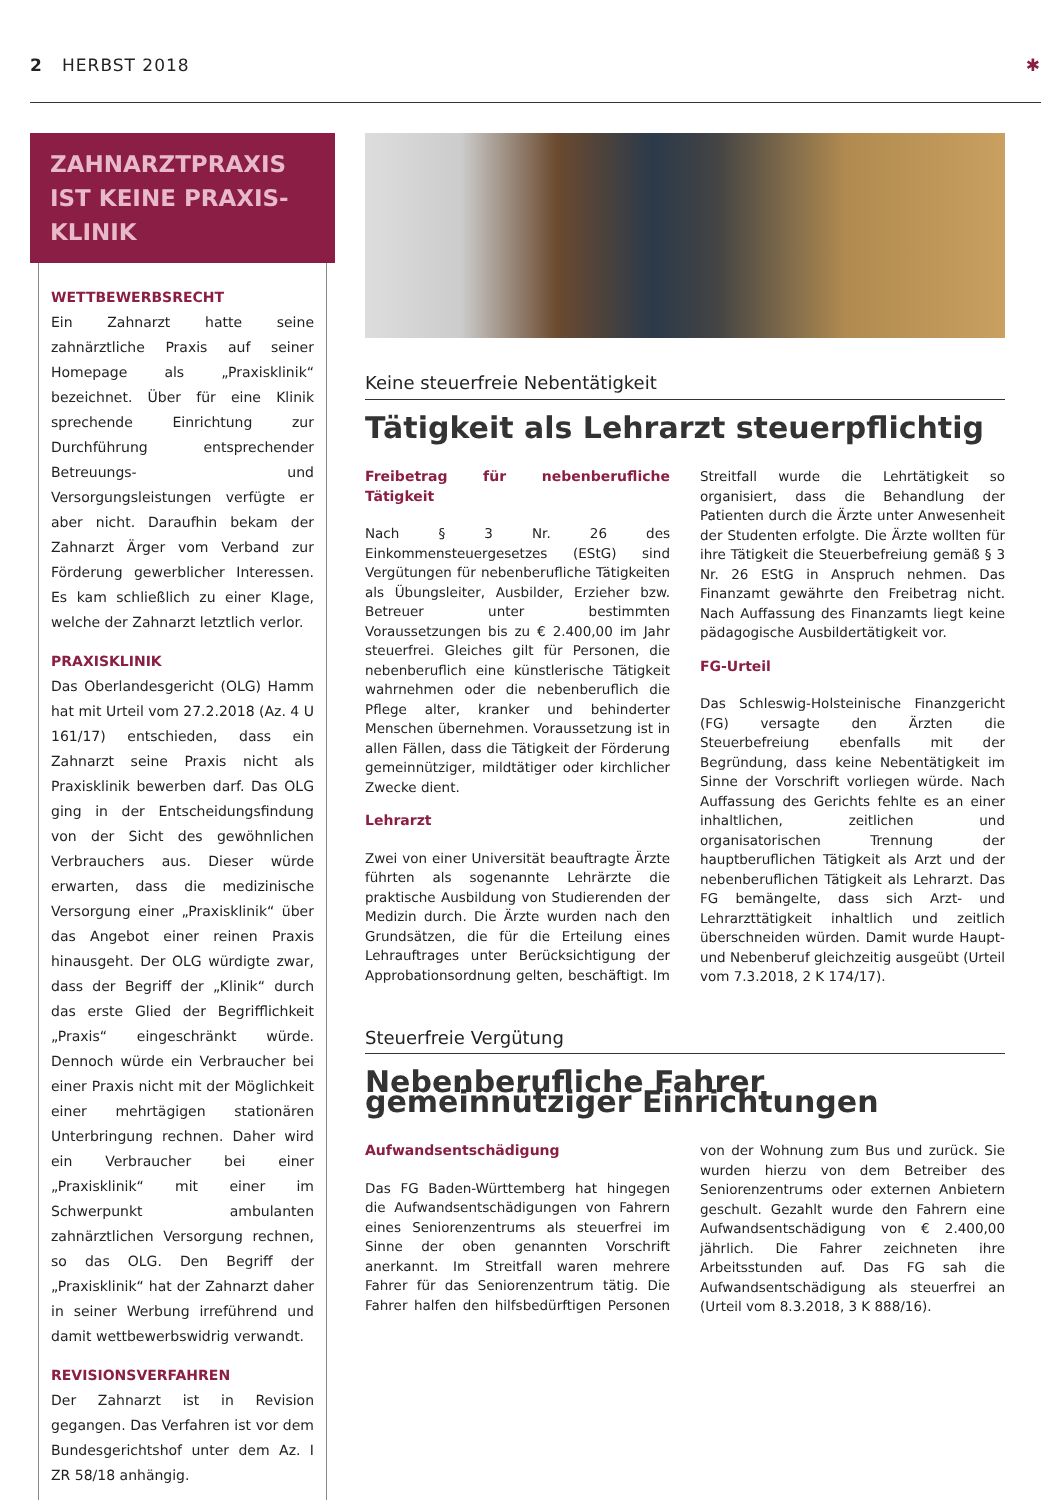2 HERBST 2018 ✱
ZAHNARZTPRAXIS IST KEINE PRAXIS-KLINIK
WETTBEWERBSRECHT
Ein Zahnarzt hatte seine zahnärztliche Praxis auf seiner Homepage als „Praxisklinik“ bezeichnet. Über für eine Klinik sprechende Einrichtung zur Durchführung entsprechender Betreuungs- und Versorgungsleistungen verfügte er aber nicht. Daraufhin bekam der Zahnarzt Ärger vom Verband zur Förderung gewerblicher Interessen. Es kam schließlich zu einer Klage, welche der Zahnarzt letztlich verlor.
PRAXISKLINIK
Das Oberlandesgericht (OLG) Hamm hat mit Urteil vom 27.2.2018 (Az. 4 U 161/17) entschieden, dass ein Zahnarzt seine Praxis nicht als Praxisklinik bewerben darf. Das OLG ging in der Entscheidungsfindung von der Sicht des gewöhnlichen Verbrauchers aus. Dieser würde erwarten, dass die medizinische Versorgung einer „Praxisklinik“ über das Angebot einer reinen Praxis hinausgeht. Der OLG würdigte zwar, dass der Begriff der „Klinik“ durch das erste Glied der Begrifflichkeit „Praxis“ eingeschränkt würde. Dennoch würde ein Verbraucher bei einer Praxis nicht mit der Möglichkeit einer mehrtägigen stationären Unterbringung rechnen. Daher wird ein Verbraucher bei einer „Praxisklinik“ mit einer im Schwerpunkt ambulanten zahnärztlichen Versorgung rechnen, so das OLG. Den Begriff der „Praxisklinik“ hat der Zahnarzt daher in seiner Werbung irreführend und damit wettbewerbswidrig verwandt.
REVISIONSVERFAHREN
Der Zahnarzt ist in Revision gegangen. Das Verfahren ist vor dem Bundesgerichtshof unter dem Az. I ZR 58/18 anhängig.
Keine steuerfreie Nebentätigkeit
Tätigkeit als Lehrarzt steuerpflichtig
Freibetrag für nebenberufliche Tätigkeit
Nach § 3 Nr. 26 des Einkommensteuergesetzes (EStG) sind Vergütungen für nebenberufliche Tätigkeiten als Übungsleiter, Ausbilder, Erzieher bzw. Betreuer unter bestimmten Voraussetzungen bis zu € 2.400,00 im Jahr steuerfrei. Gleiches gilt für Personen, die nebenberuflich eine künstlerische Tätigkeit wahrnehmen oder die nebenberuflich die Pflege alter, kranker und behinderter Menschen übernehmen. Voraussetzung ist in allen Fällen, dass die Tätigkeit der Förderung gemeinnütziger, mildtätiger oder kirchlicher Zwecke dient.
Lehrarzt
Zwei von einer Universität beauftragte Ärzte führten als sogenannte Lehrärzte die praktische Ausbildung von Studierenden der Medizin durch. Die Ärzte wurden nach den Grundsätzen, die für die Erteilung eines Lehrauftrages unter Berücksichtigung der Approbationsordnung gelten, beschäftigt. Im Streitfall wurde die Lehrtätigkeit so organisiert, dass die Behandlung der Patienten durch die Ärzte unter Anwesenheit der Studenten erfolgte. Die Ärzte wollten für ihre Tätigkeit die Steuerbefreiung gemäß § 3 Nr. 26 EStG in Anspruch nehmen. Das Finanzamt gewährte den Freibetrag nicht. Nach Auffassung des Finanzamts liegt keine pädagogische Ausbildertätigkeit vor.
FG-Urteil
Das Schleswig-Holsteinische Finanzgericht (FG) versagte den Ärzten die Steuerbefreiung ebenfalls mit der Begründung, dass keine Nebentätigkeit im Sinne der Vorschrift vorliegen würde. Nach Auffassung des Gerichts fehlte es an einer inhaltlichen, zeitlichen und organisatorischen Trennung der hauptberuflichen Tätigkeit als Arzt und der nebenberuflichen Tätigkeit als Lehrarzt. Das FG bemängelte, dass sich Arzt- und Lehrarzttätigkeit inhaltlich und zeitlich überschneiden würden. Damit wurde Haupt- und Nebenberuf gleichzeitig ausgeübt (Urteil vom 7.3.2018, 2 K 174/17).
Steuerfreie Vergütung
Nebenberufliche Fahrer gemeinnütziger Einrichtungen
Aufwandsentschädigung
Das FG Baden-Württemberg hat hingegen die Aufwandsentschädigungen von Fahrern eines Seniorenzentrums als steuerfrei im Sinne der oben genannten Vorschrift anerkannt. Im Streitfall waren mehrere Fahrer für das Seniorenzentrum tätig. Die Fahrer halfen den hilfsbedürftigen Personen von der Wohnung zum Bus und zurück. Sie wurden hierzu von dem Betreiber des Seniorenzentrums oder externen Anbietern geschult. Gezahlt wurde den Fahrern eine Aufwandsentschädigung von € 2.400,00 jährlich. Die Fahrer zeichneten ihre Arbeitsstunden auf. Das FG sah die Aufwandsentschädigung als steuerfrei an (Urteil vom 8.3.2018, 3 K 888/16).